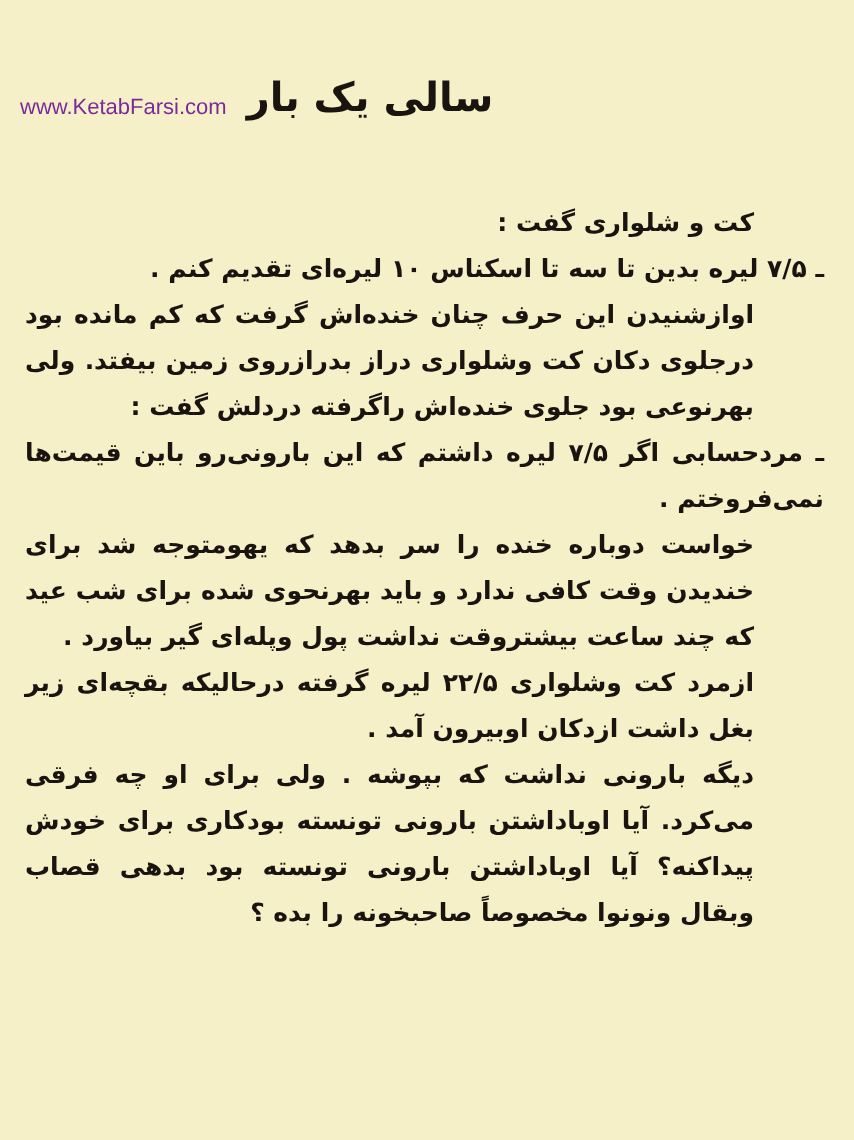www.KetabFarsi.com سالی یک بار
کت و شلواری گفت :
ـ ۷/۵ لیره بدین تا سه تا اسکناس ۱۰ لیره‌ای تقدیم کنم .
اوازشنیدن این حرف چنان خنده‌اش گرفت که کم مانده بود درجلوی دکان کت وشلواری دراز بدرازروی زمین بیفتد. ولی بهرنوعی بود جلوی خنده‌اش راگرفته دردلش گفت :
ـ مردحسابی اگر ۷/۵ لیره داشتم که این بارونی‌رو باین قیمت‌ها نمی‌فروختم .
خواست دوباره خنده را سر بدهد که یهومتوجه شد برای خندیدن وقت کافی ندارد و باید بهرنحوی شده برای شب عید که چند ساعت بیشتروقت نداشت پول وپله‌ای گیر بیاورد .
ازمرد کت وشلواری ۲۲/۵ لیره گرفته درحالیکه بقچه‌ای زیر بغل داشت ازدکان اوبیرون آمد .
دیگه بارونی نداشت که بپوشه . ولی برای او چه فرقی می‌کرد. آیا اوباداشتن بارونی تونسته بودکاری برای خودش پیداکنه؟ آیا اوباداشتن بارونی تونسته بود بدهی قصاب وبقال ونونوا مخصوصاً صاحبخونه را بده ؟